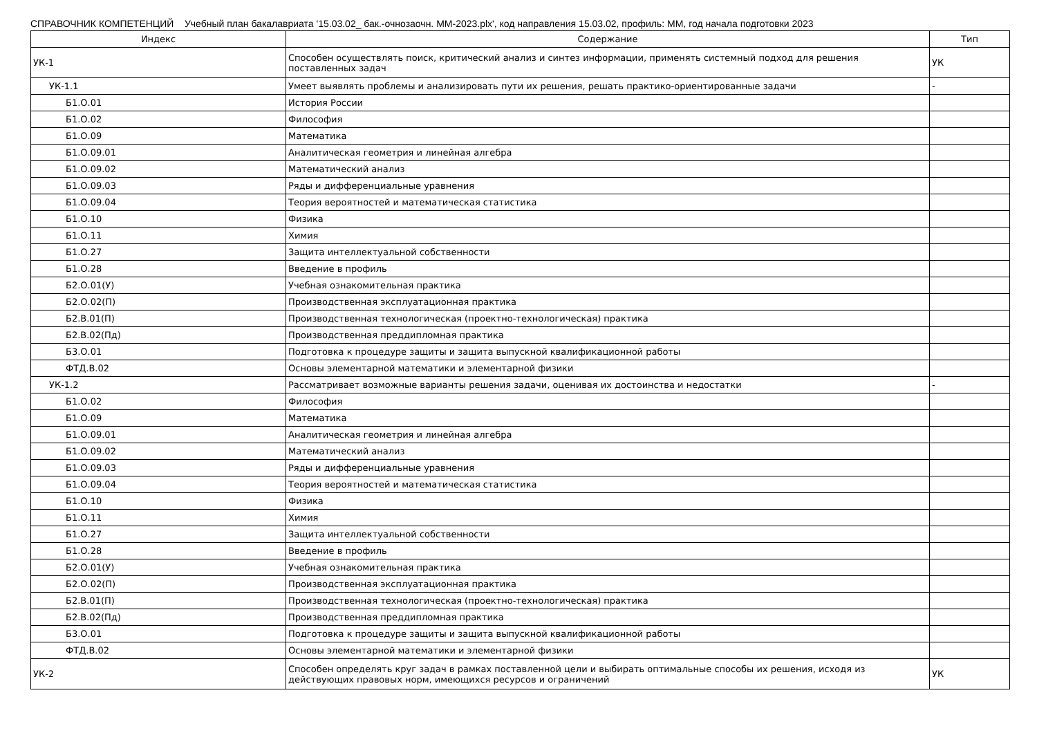СПРАВОЧНИК КОМПЕТЕНЦИЙ Учебный план бакалавриата '15.03.02_ бак.-очнозаочн. ММ-2023.plx', код направления 15.03.02, профиль: ММ, год начала подготовки 2023
| Индекс | Содержание | Тип |
| --- | --- | --- |
| УК-1 | Способен осуществлять поиск, критический анализ и синтез информации, применять системный подход для решения поставленных задач | УК |
| УК-1.1 | Умеет выявлять проблемы и анализировать пути их решения, решать практико-ориентированные задачи | - |
| Б1.О.01 | История России | |
| Б1.О.02 | Философия | |
| Б1.О.09 | Математика | |
| Б1.О.09.01 | Аналитическая геометрия и линейная алгебра | |
| Б1.О.09.02 | Математический анализ | |
| Б1.О.09.03 | Ряды и дифференциальные уравнения | |
| Б1.О.09.04 | Теория вероятностей и математическая статистика | |
| Б1.О.10 | Физика | |
| Б1.О.11 | Химия | |
| Б1.О.27 | Защита интеллектуальной собственности | |
| Б1.О.28 | Введение в профиль | |
| Б2.О.01(У) | Учебная ознакомительная практика | |
| Б2.О.02(П) | Производственная эксплуатационная практика | |
| Б2.В.01(П) | Производственная технологическая (проектно-технологическая) практика | |
| Б2.В.02(Пд) | Производственная преддипломная практика | |
| Б3.О.01 | Подготовка к процедуре защиты и защита выпускной квалификационной работы | |
| ФТД.В.02 | Основы элементарной математики и элементарной физики | |
| УК-1.2 | Рассматривает возможные варианты решения задачи, оценивая их достоинства и недостатки | - |
| Б1.О.02 | Философия | |
| Б1.О.09 | Математика | |
| Б1.О.09.01 | Аналитическая геометрия и линейная алгебра | |
| Б1.О.09.02 | Математический анализ | |
| Б1.О.09.03 | Ряды и дифференциальные уравнения | |
| Б1.О.09.04 | Теория вероятностей и математическая статистика | |
| Б1.О.10 | Физика | |
| Б1.О.11 | Химия | |
| Б1.О.27 | Защита интеллектуальной собственности | |
| Б1.О.28 | Введение в профиль | |
| Б2.О.01(У) | Учебная ознакомительная практика | |
| Б2.О.02(П) | Производственная эксплуатационная практика | |
| Б2.В.01(П) | Производственная технологическая (проектно-технологическая) практика | |
| Б2.В.02(Пд) | Производственная преддипломная практика | |
| Б3.О.01 | Подготовка к процедуре защиты и защита выпускной квалификационной работы | |
| ФТД.В.02 | Основы элементарной математики и элементарной физики | |
| УК-2 | Способен определять круг задач в рамках поставленной цели и выбирать оптимальные способы их решения, исходя из действующих правовых норм, имеющихся ресурсов и ограничений | УК |